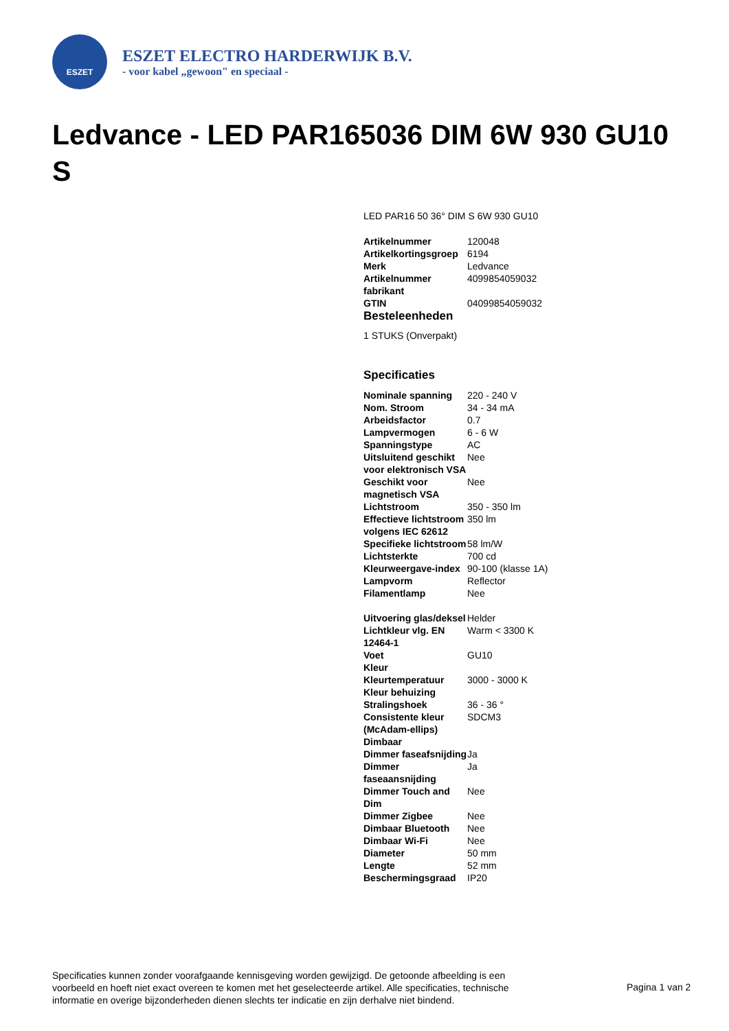ESZET
ESZET ELECTRO HARDERWIJK B.V.
- voor kabel „gewoon" en speciaal -
Ledvance - LED PAR165036 DIM 6W 930 GU10 S
LED PAR16 50 36° DIM S 6W 930 GU10
| Artikelnummer | 120048 |
| Artikelkortingsgroep | 6194 |
| Merk | Ledvance |
| Artikelnummer fabrikant | 4099854059032 |
| GTIN | 04099854059032 |
Besteleenheden
1 STUKS (Onverpakt)
Specificaties
| Nominale spanning | 220 - 240 V |
| Nom. Stroom | 34 - 34 mA |
| Arbeidsfactor | 0.7 |
| Lampvermogen | 6 - 6 W |
| Spanningstype | AC |
| Uitsluitend geschikt voor elektronisch VSA | Nee |
| Geschikt voor magnetisch VSA | Nee |
| Lichtstroom | 350 - 350 lm |
| Effectieve lichtstroom volgens IEC 62612 | 350 lm |
| Specifieke lichtstroom | 58 lm/W |
| Lichtsterkte | 700 cd |
| Kleurweergave-index | 90-100 (klasse 1A) |
| Lampvorm | Reflector |
| Filamentlamp | Nee |
| Uitvoering glas/deksel | Helder |
| Lichtkleur vlg. EN 12464-1 | Warm < 3300 K |
| Voet | GU10 |
| Kleur | |
| Kleurtemperatuur | 3000 - 3000 K |
| Kleur behuizing | |
| Stralingshoek | 36 - 36 ° |
| Consistente kleur (McAdam-ellips) | SDCM3 |
| Dimbaar | |
| Dimmer faseafsnijding | Ja |
| Dimmer faseaansnijding | Ja |
| Dimmer Touch and Dim | Nee |
| Dimmer Zigbee | Nee |
| Dimbaar Bluetooth | Nee |
| Dimbaar Wi-Fi | Nee |
| Diameter | 50 mm |
| Lengte | 52 mm |
| Beschermingsgraad | IP20 |
Specificaties kunnen zonder voorafgaande kennisgeving worden gewijzigd. De getoonde afbeelding is een voorbeeld en hoeft niet exact overeen te komen met het geselecteerde artikel. Alle specificaties, technische informatie en overige bijzonderheden dienen slechts ter indicatie en zijn derhalve niet bindend.
Pagina 1 van 2